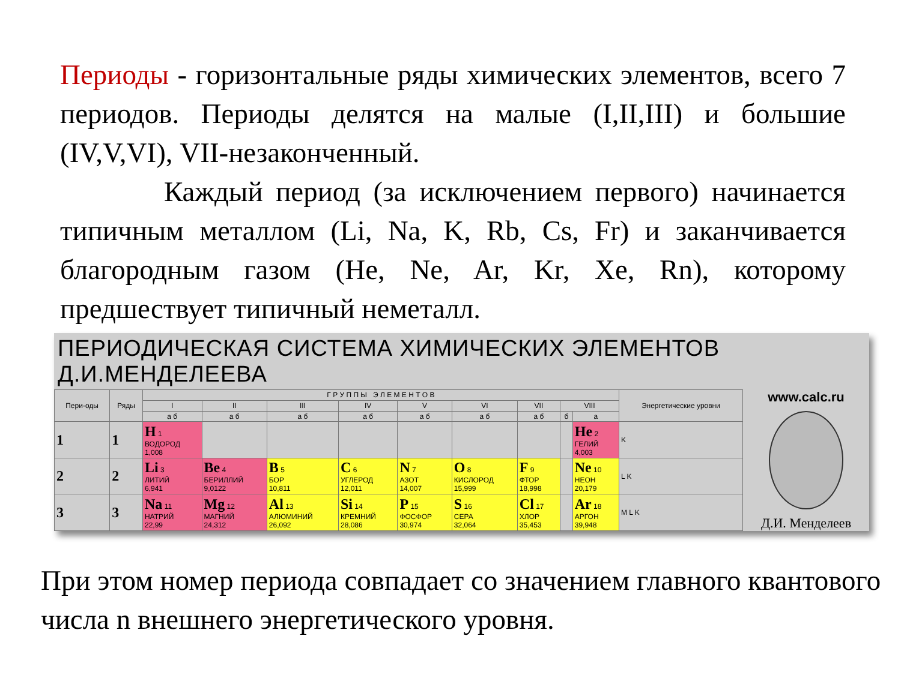Периоды - горизонтальные ряды химических элементов, всего 7 периодов. Периоды делятся на малые (I,II,III) и большие (IV,V,VI), VII-незаконченный.
Каждый период (за исключением первого) начинается типичным металлом (Li, Na, K, Rb, Cs, Fr) и заканчивается благородным газом (He, Ne, Ar, Kr, Xe, Rn), которому предшествует типичный неметалл.
ПЕРИОДИЧЕСКАЯ СИСТЕМА ХИМИЧЕСКИХ ЭЛЕМЕНТОВ Д.И.МЕНДЕЛЕЕВА
| Пери-оды | Ряды | Г Р У П П Ы Э Л Е М Е Н Т О В | | | | | | | | | Энергетические уровни |
| --- | --- | --- | --- | --- | --- | --- | --- | --- | --- | --- | --- |
| | | I | II | III | IV | V | VI | VII | VIII | | |
| | | а б | а б | а б | а б | а б | а б | а б | б | а | |
| 1 | 1 | H 1 ВОДОРОД 1,008 | | | | | | | | He 2 ГЕЛИЙ 4,003 | K |
| 2 | 2 | Li 3 ЛИТИЙ 6,941 | Be 4 БЕРИЛЛИЙ 9,0122 | B 5 БОР 10,811 | C 6 УГЛЕРОД 12,011 | N 7 АЗОТ 14,007 | O 8 КИСЛОРОД 15,999 | F 9 ФТОР 18,998 | | Ne 10 НЕОН 20,179 | L K |
| 3 | 3 | Na 11 НАТРИЙ 22,99 | Mg 12 МАГНИЙ 24,312 | Al 13 АЛЮМИНИЙ 26,092 | Si 14 КРЕМНИЙ 28,086 | P 15 ФОСФОР 30,974 | S 16 СЕРА 32,064 | Cl 17 ХЛОР 35,453 | | Ar 18 АРГОН 39,948 | M L K |
www.calc.ru
Д.И. Менделеев
При этом номер периода совпадает со значением главного квантового числа n внешнего энергетического уровня.